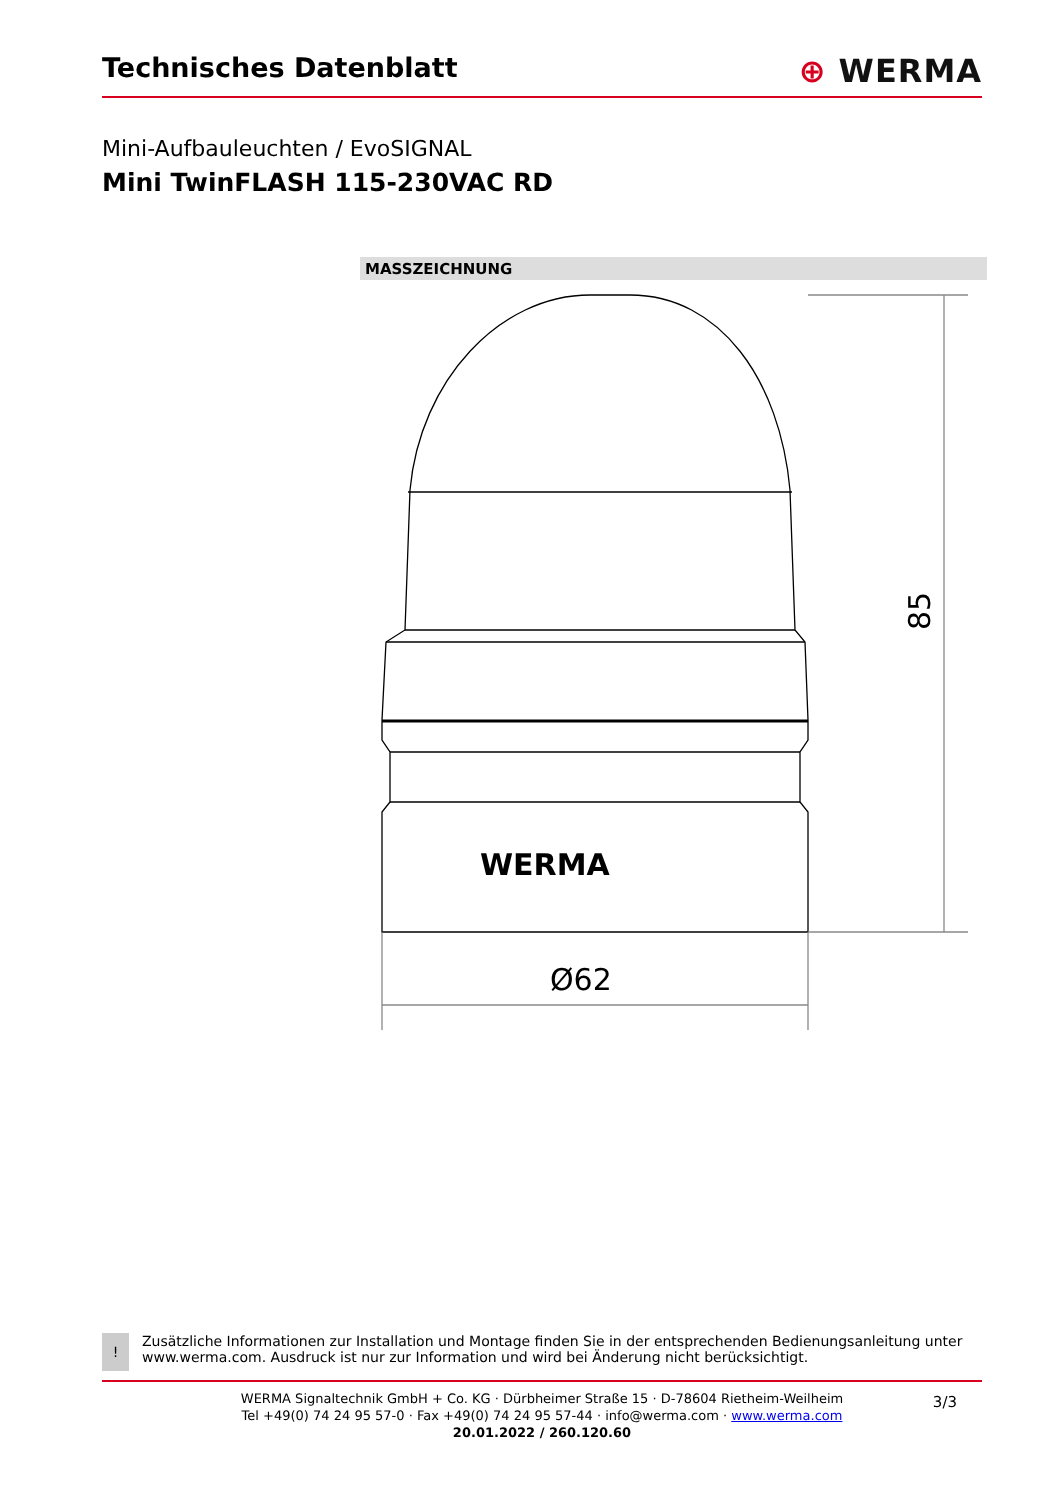Technisches Datenblatt
⊕ WERMA
Mini-Aufbauleuchten / EvoSIGNAL
Mini TwinFLASH 115-230VAC RD
MASSZEICHNUNG
WERMA
Ø62
85
!
Zusätzliche Informationen zur Installation und Montage finden Sie in der entsprechenden Bedienungsanleitung unter www.werma.com. Ausdruck ist nur zur Information und wird bei Änderung nicht berücksichtigt.
WERMA Signaltechnik GmbH + Co. KG · Dürbheimer Straße 15 · D-78604 Rietheim-Weilheim
Tel +49(0) 74 24 95 57-0 · Fax +49(0) 74 24 95 57-44 · info@werma.com · www.werma.com
20.01.2022 / 260.120.60
3/3